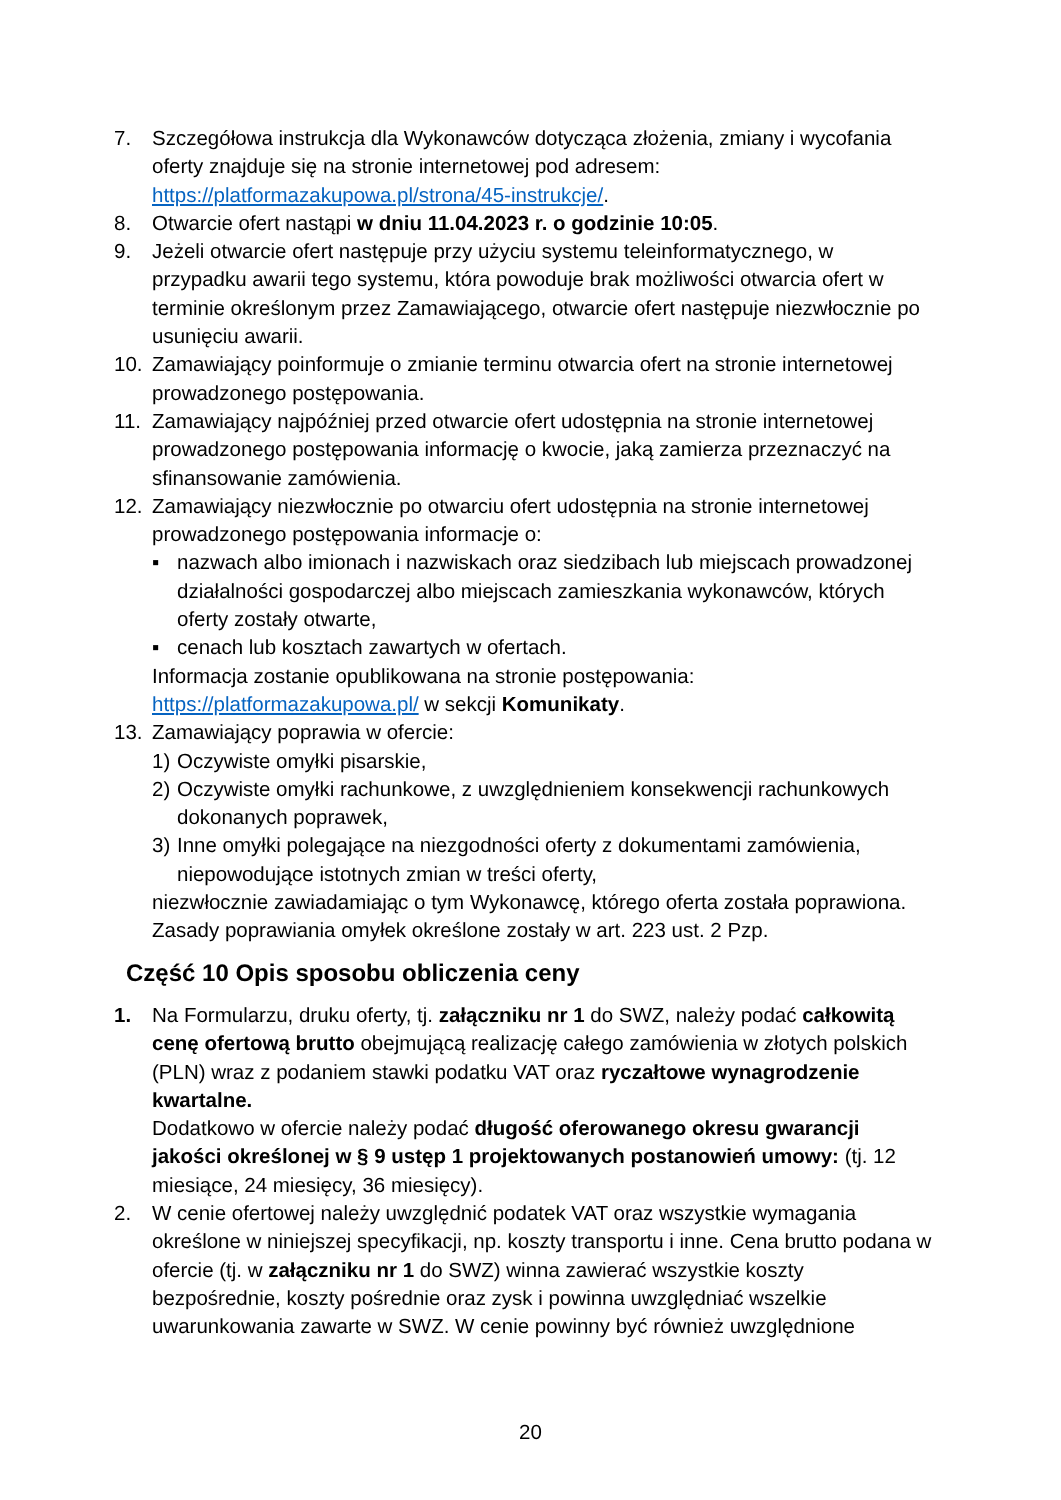7. Szczegółowa instrukcja dla Wykonawców dotycząca złożenia, zmiany i wycofania oferty znajduje się na stronie internetowej pod adresem: https://platformazakupowa.pl/strona/45-instrukcje/.
8. Otwarcie ofert nastąpi w dniu 11.04.2023 r. o godzinie 10:05.
9. Jeżeli otwarcie ofert następuje przy użyciu systemu teleinformatycznego, w przypadku awarii tego systemu, która powoduje brak możliwości otwarcia ofert w terminie określonym przez Zamawiającego, otwarcie ofert następuje niezwłocznie po usunięciu awarii.
10. Zamawiający poinformuje o zmianie terminu otwarcia ofert na stronie internetowej prowadzonego postępowania.
11. Zamawiający najpóźniej przed otwarcie ofert udostępnia na stronie internetowej prowadzonego postępowania informację o kwocie, jaką zamierza przeznaczyć na sfinansowanie zamówienia.
12. Zamawiający niezwłocznie po otwarciu ofert udostępnia na stronie internetowej prowadzonego postępowania informacje o:
▪ nazwach albo imionach i nazwiskach oraz siedzibach lub miejscach prowadzonej działalności gospodarczej albo miejscach zamieszkania wykonawców, których oferty zostały otwarte,
▪ cenach lub kosztach zawartych w ofertach.
Informacja zostanie opublikowana na stronie postępowania: https://platformazakupowa.pl/ w sekcji Komunikaty.
13. Zamawiający poprawia w ofercie:
1) Oczywiste omyłki pisarskie,
2) Oczywiste omyłki rachunkowe, z uwzględnieniem konsekwencji rachunkowych dokonanych poprawek,
3) Inne omyłki polegające na niezgodności oferty z dokumentami zamówienia, niepowodujące istotnych zmian w treści oferty,
niezwłocznie zawiadamiając o tym Wykonawcę, którego oferta została poprawiona. Zasady poprawiania omyłek określone zostały w art. 223 ust. 2 Pzp.
Część 10 Opis sposobu obliczenia ceny
1. Na Formularzu, druku oferty, tj. załączniku nr 1 do SWZ, należy podać całkowitą cenę ofertową brutto obejmującą realizację całego zamówienia w złotych polskich (PLN) wraz z podaniem stawki podatku VAT oraz ryczałtowe wynagrodzenie kwartalne.
Dodatkowo w ofercie należy podać długość oferowanego okresu gwarancji jakości określonej w § 9 ustęp 1 projektowanych postanowień umowy: (tj. 12 miesiące, 24 miesięcy, 36 miesięcy).
2. W cenie ofertowej należy uwzględnić podatek VAT oraz wszystkie wymagania określone w niniejszej specyfikacji, np. koszty transportu i inne. Cena brutto podana w ofercie (tj. w załączniku nr 1 do SWZ) winna zawierać wszystkie koszty bezpośrednie, koszty pośrednie oraz zysk i powinna uwzględniać wszelkie uwarunkowania zawarte w SWZ. W cenie powinny być również uwzględnione
20